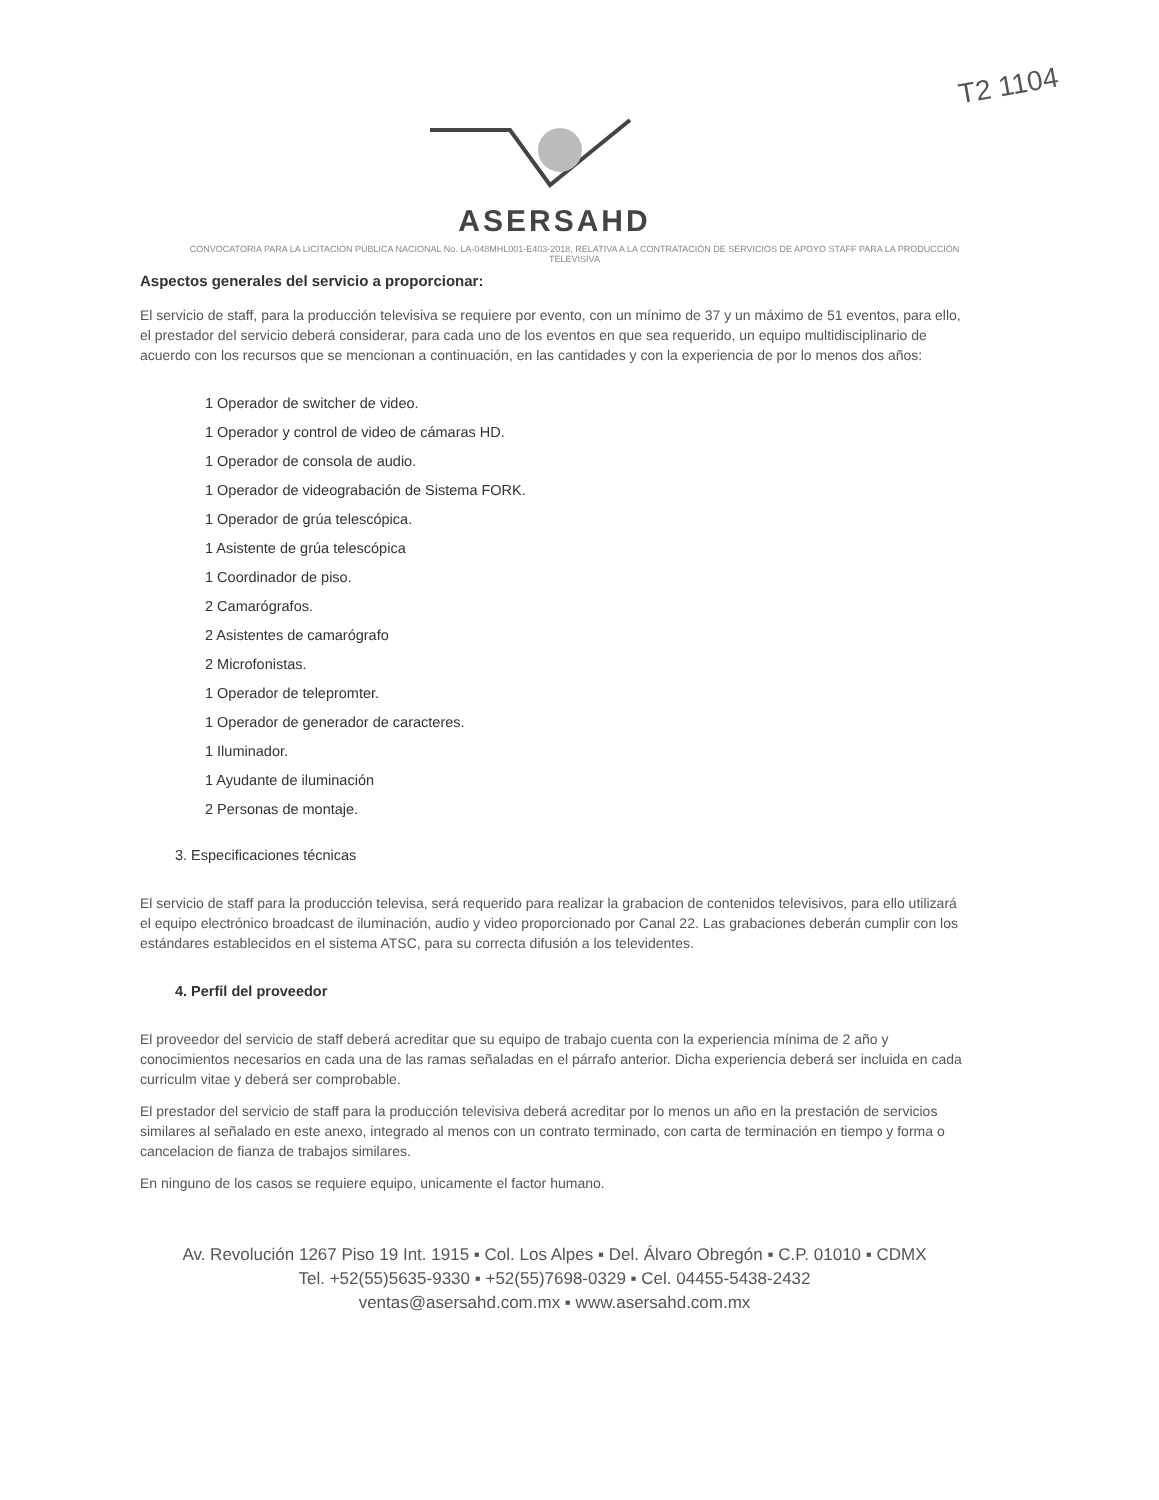T2 1104
ASERSAHD
CONVOCATORIA PARA LA LICITACIÓN PÚBLICA NACIONAL No. LA-048MHL001-E403-2018, RELATIVA A LA CONTRATACIÓN DE SERVICIOS DE APOYO STAFF PARA LA PRODUCCIÓN TELEVISIVA
Aspectos generales del servicio a proporcionar:
El servicio de staff, para la producción televisiva se requiere por evento, con un mínimo de 37 y un máximo de 51 eventos, para ello, el prestador del servicio deberá considerar, para cada uno de los eventos en que sea requerido, un equipo multidisciplinario de acuerdo con los recursos que se mencionan a continuación, en las cantidades y con la experiencia de por lo menos dos años:
1 Operador de switcher de video.
1 Operador y control de video de cámaras HD.
1 Operador de consola de audio.
1 Operador de videograbación de Sistema FORK.
1 Operador de grúa telescópica.
1 Asistente de grúa telescópica
1 Coordinador de piso.
2 Camarógrafos.
2 Asistentes de camarógrafo
2 Microfonistas.
1 Operador de telepromter.
1 Operador de generador de caracteres.
1 Iluminador.
1 Ayudante de iluminación
2 Personas de montaje.
3. Especificaciones técnicas
El servicio de staff para la producción televisa, será requerido para realizar la grabacion de contenidos televisivos, para ello utilizará el equipo electrónico broadcast de iluminación, audio y video proporcionado por Canal 22. Las grabaciones deberán cumplir con los estándares establecidos en el sistema ATSC, para su correcta difusión a los televidentes.
4. Perfil del proveedor
El proveedor del servicio de staff deberá acreditar que su equipo de trabajo cuenta con la experiencia mínima de 2 año y conocimientos necesarios en cada una de las ramas señaladas en el párrafo anterior. Dicha experiencia deberá ser incluida en cada curriculm vitae y deberá ser comprobable.
El prestador del servicio de staff para la producción televisiva deberá acreditar por lo menos un año en la prestación de servicios similares al señalado en este anexo, integrado al menos con un contrato terminado, con carta de terminación en tiempo y forma o cancelacion de fianza de trabajos similares.
En ninguno de los casos se requiere equipo, unicamente el factor humano.
Av. Revolución 1267 Piso 19 Int. 1915 ▪ Col. Los Alpes ▪ Del. Álvaro Obregón ▪ C.P. 01010 ▪ CDMX
Tel. +52(55)5635-9330 ▪ +52(55)7698-0329 ▪ Cel. 04455-5438-2432
ventas@asersahd.com.mx ▪ www.asersahd.com.mx